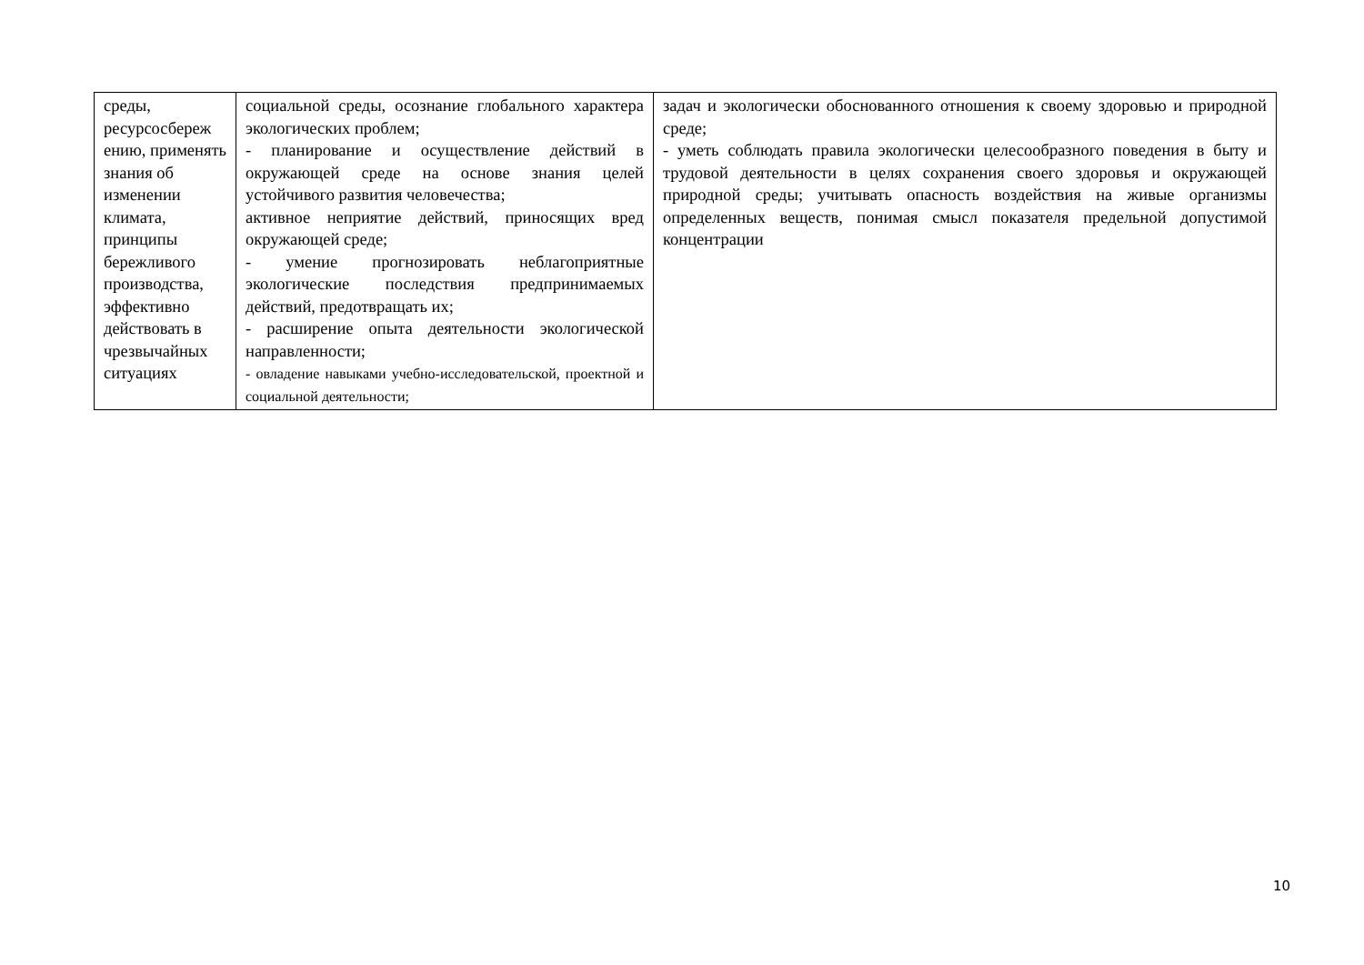| среды, ресурсосбереж ению, применять знания об изменении климата, принципы бережливого производства, эффективно действовать в чрезвычайных ситуациях | социальной среды, осознание глобального характера экологических проблем; - планирование и осуществление действий в окружающей среде на основе знания целей устойчивого развития человечества; активное неприятие действий, приносящих вред окружающей среде; - умение прогнозировать неблагоприятные экологические последствия предпринимаемых действий, предотвращать их; - расширение опыта деятельности экологической направленности; - овладение навыками учебно-исследовательской, проектной и социальной деятельности; | задач и экологически обоснованного отношения к своему здоровью и природной среде; - уметь соблюдать правила экологически целесообразного поведения в быту и трудовой деятельности в целях сохранения своего здоровья и окружающей природной среды; учитывать опасность воздействия на живые организмы определенных веществ, понимая смысл показателя предельной допустимой концентрации |
10